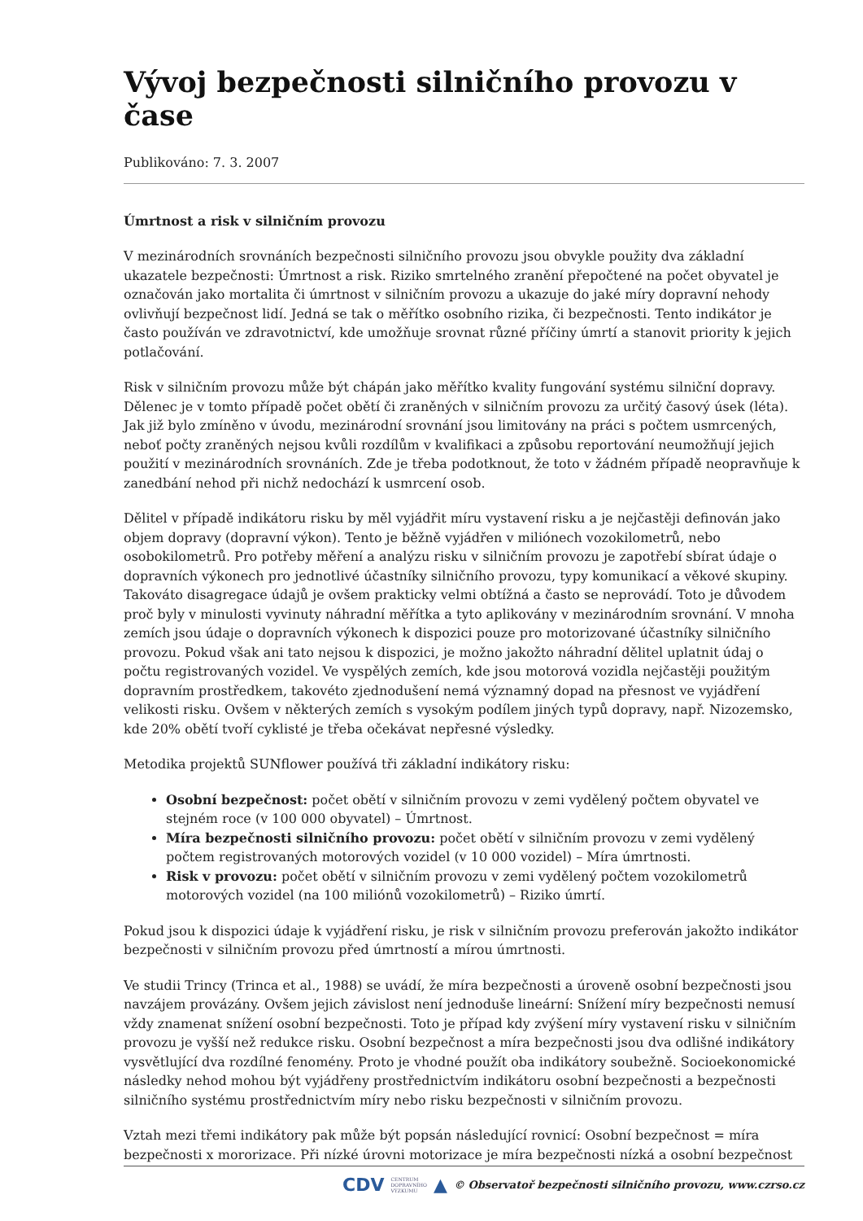Vývoj bezpečnosti silničního provozu v čase
Publikováno: 7. 3. 2007
Úmrtnost a risk v silničním provozu
V mezinárodních srovnáních bezpečnosti silničního provozu jsou obvykle použity dva základní ukazatele bezpečnosti: Úmrtnost a risk. Riziko smrtelného zranění přepočtené na počet obyvatel je označován jako mortalita či úmrtnost v silničním provozu a ukazuje do jaké míry dopravní nehody ovlivňují bezpečnost lidí. Jedná se tak o měřítko osobního rizika, či bezpečnosti. Tento indikátor je často používán ve zdravotnictví, kde umožňuje srovnat různé příčiny úmrtí a stanovit priority k jejich potlačování.
Risk v silničním provozu může být chápán jako měřítko kvality fungování systému silniční dopravy. Dělenec je v tomto případě počet obětí či zraněných v silničním provozu za určitý časový úsek (léta). Jak již bylo zmíněno v úvodu, mezinárodní srovnání jsou limitovány na práci s počtem usmrcených, neboť počty zraněných nejsou kvůli rozdílům v kvalifikaci a způsobu reportování neumožňují jejich použití v mezinárodních srovnáních. Zde je třeba podotknout, že toto v žádném případě neopravňuje k zanedbání nehod při nichž nedochází k usmrcení osob.
Dělitel v případě indikátoru risku by měl vyjádřit míru vystavení risku a je nejčastěji definován jako objem dopravy (dopravní výkon). Tento je běžně vyjádřen v miliónech vozokilometrů, nebo osobokilometrů. Pro potřeby měření a analýzu risku v silničním provozu je zapotřebí sbírat údaje o dopravních výkonech pro jednotlivé účastníky silničního provozu, typy komunikací a věkové skupiny. Takováto disagregace údajů je ovšem prakticky velmi obtížná a často se neprovádí. Toto je důvodem proč byly v minulosti vyvinuty náhradní měřítka a tyto aplikovány v mezinárodním srovnání. V mnoha zemích jsou údaje o dopravních výkonech k dispozici pouze pro motorizované účastníky silničního provozu. Pokud však ani tato nejsou k dispozici, je možno jakožto náhradní dělitel uplatnit údaj o počtu registrovaných vozidel. Ve vyspělých zemích, kde jsou motorová vozidla nejčastěji použitým dopravním prostředkem, takovéto zjednodušení nemá významný dopad na přesnost ve vyjádření velikosti risku. Ovšem v některých zemích s vysokým podílem jiných typů dopravy, např. Nizozemsko, kde 20% obětí tvoří cyklisté je třeba očekávat nepřesné výsledky.
Metodika projektů SUNflower používá tři základní indikátory risku:
Osobní bezpečnost: počet obětí v silničním provozu v zemi vydělený počtem obyvatel ve stejném roce (v 100 000 obyvatel) – Úmrtnost.
Míra bezpečnosti silničního provozu: počet obětí v silničním provozu v zemi vydělený počtem registrovaných motorových vozidel (v 10 000 vozidel) – Míra úmrtnosti.
Risk v provozu: počet obětí v silničním provozu v zemi vydělený počtem vozokilometrů motorových vozidel (na 100 miliónů vozokilometrů) – Riziko úmrtí.
Pokud jsou k dispozici údaje k vyjádření risku, je risk v silničním provozu preferován jakožto indikátor bezpečnosti v silničním provozu před úmrtností a mírou úmrtnosti.
Ve studii Trincy (Trinca et al., 1988) se uvádí, že míra bezpečnosti a úroveně osobní bezpečnosti jsou navzájem provázány. Ovšem jejich závislost není jednoduše lineární: Snížení míry bezpečnosti nemusí vždy znamenat snížení osobní bezpečnosti. Toto je případ kdy zvýšení míry vystavení risku v silničním provozu je vyšší než redukce risku. Osobní bezpečnost a míra bezpečnosti jsou dva odlišné indikátory vysvětlující dva rozdílné fenomény. Proto je vhodné použít oba indikátory soubežně. Socioekonomické následky nehod mohou být vyjádřeny prostřednictvím indikátoru osobní bezpečnosti a bezpečnosti silničního systému prostřednictvím míry nebo risku bezpečnosti v silničním provozu.
Vztah mezi třemi indikátory pak může být popsán následující rovnicí: Osobní bezpečnost = míra bezpečnosti x mororizace. Při nízké úrovni motorizace je míra bezpečnosti nízká a osobní bezpečnost
CDV CENTRUM
DOPRAVNÍHO
VÝZKUMU ▲ © Observatoř bezpečnosti silničního provozu, www.czrso.cz